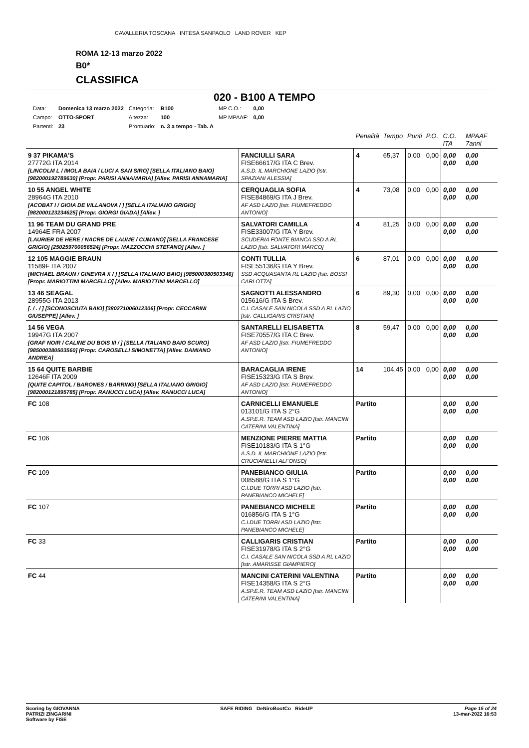CAVALLERIA TOSCANA INTESA SANPAOLO LAND ROVER KEP
ROMA 12-13 marzo 2022
B0*
CLASSIFICA
020 - B100 A TEMPO
| Data: | Domenica 13 marzo 2022 | Categoria: | B100 | MP C.O.: | 0,00 |
| Campo: | OTTO-SPORT | Altezza: | 100 | MP MPAAF: | 0,00 |
| Partenti: | 23 | Prontuario: | n. 3 a tempo - Tab. A | | |
| | | Penalità | Tempo | Punti | P.O. | C.O. ITA | MPAAF 7anni |
| 9 37 PIKAMA'S 27772G ITA 2014 [LINCOLM L / IMOLA BAIA / LUCI A SAN SIRO] [SELLA ITALIANO BAIO] [982000192789630] [Propr. PARISI ANNAMARIA] [Allev. PARISI ANNAMARIA] | FANCIULLI SARA FISE66617/G ITA C Brev. A.S.D. IL MARCHIONE LAZIO [Istr. SPAZIANI ALESSIA] | 4 | 65,37 | 0,00 | 0,00 | 0,00 0,00 | 0,00 0,00 |
| 10 55 ANGEL WHITE 28964G ITA 2010 [ACOBAT I / GIOIA DE VILLANOVA / ] [SELLA ITALIANO GRIGIO] [982000123234625] [Propr. GIORGI GIADA] [Allev. ] | CERQUAGLIA SOFIA FISE84869/G ITA J Brev. AF ASD LAZIO [Istr. FIUMEFREDDO ANTONIO] | 4 | 73,08 | 0,00 | 0,00 | 0,00 0,00 | 0,00 0,00 |
| 11 96 TEAM DU GRAND PRE 14964E FRA 2007 [LAURIER DE HERE / NACRE DE LAUME / CUMANO] [SELLA FRANCESE GRIGIO] [250259700056524] [Propr. MAZZOCCHI STEFANO] [Allev. ] | SALVATORI CAMILLA FISE33007/G ITA Y Brev. SCUDERIA FONTE BIANCA SSD A RL LAZIO [Istr. SALVATORI MARCO] | 4 | 81,25 | 0,00 | 0,00 | 0,00 0,00 | 0,00 0,00 |
| 12 105 MAGGIE BRAUN 11589F ITA 2007 [MICHAEL BRAUN / GINEVRA X / ] [SELLA ITALIANO BAIO] [985000380503346] [Propr. MARIOTTINI MARCELLO] [Allev. MARIOTTINI MARCELLO] | CONTI TULLIA FISE55136/G ITA Y Brev. SSD ACQUASANTA RL LAZIO [Istr. BOSSI CARLOTTA] | 6 | 87,01 | 0,00 | 0,00 | 0,00 0,00 | 0,00 0,00 |
| 13 46 SEAGAL 28955G ITA 2013 [. / . / ] [SCONOSCIUTA BAIO] [380271006012306] [Propr. CECCARINI GIUSEPPE] [Allev. ] | SAGNOTTI ALESSANDRO 015616/G ITA S Brev. C.I. CASALE SAN NICOLA SSD A RL LAZIO [Istr. CALLIGARIS CRISTIAN] | 6 | 89,30 | 0,00 | 0,00 | 0,00 0,00 | 0,00 0,00 |
| 14 56 VEGA 19947G ITA 2007 [GRAF NOIR / CALINE DU BOIS III / ] [SELLA ITALIANO BAIO SCURO] [985000380503560] [Propr. CAROSELLI SIMONETTA] [Allev. DAMIANO ANDREA] | SANTARELLI ELISABETTA FISE70557/G ITA C Brev. AF ASD LAZIO [Istr. FIUMEFREDDO ANTONIO] | 8 | 59,47 | 0,00 | 0,00 | 0,00 0,00 | 0,00 0,00 |
| 15 64 QUITE BARBIE 12646F ITA 2009 [QUITE CAPITOL / BARONES / BARRING] [SELLA ITALIANO GRIGIO] [982000121895785] [Propr. RANUCCI LUCA] [Allev. RANUCCI LUCA] | BARACAGLIA IRENE FISE15323/G ITA S Brev. AF ASD LAZIO [Istr. FIUMEFREDDO ANTONIO] | 14 | 104,45 | 0,00 | 0,00 | 0,00 0,00 | 0,00 0,00 |
| FC 108 | CARNICELLI EMANUELE 013101/G ITA S 2°G A.SP.E.R. TEAM ASD LAZIO [Istr. MANCINI CATERINI VALENTINA] | Partito | | | | 0,00 0,00 | 0,00 0,00 |
| FC 106 | MENZIONE PIERRE MATTIA FISE10183/G ITA S 1°G A.S.D. IL MARCHIONE LAZIO [Istr. CRUCIANELLI ALFONSO] | Partito | | | | 0,00 0,00 | 0,00 0,00 |
| FC 109 | PANEBIANCO GIULIA 008588/G ITA S 1°G C.I.DUE TORRI ASD LAZIO [Istr. PANEBIANCO MICHELE] | Partito | | | | 0,00 0,00 | 0,00 0,00 |
| FC 107 | PANEBIANCO MICHELE 016856/G ITA S 1°G C.I.DUE TORRI ASD LAZIO [Istr. PANEBIANCO MICHELE] | Partito | | | | 0,00 0,00 | 0,00 0,00 |
| FC 33 | CALLIGARIS CRISTIAN FISE31978/G ITA S 2°G C.I. CASALE SAN NICOLA SSD A RL LAZIO [Istr. AMARISSE GIAMPIERO] | Partito | | | | 0,00 0,00 | 0,00 0,00 |
| FC 44 | MANCINI CATERINI VALENTINA FISE14358/G ITA S 2°G A.SP.E.R. TEAM ASD LAZIO [Istr. MANCINI CATERINI VALENTINA] | Partito | | | | 0,00 0,00 | 0,00 0,00 |
Scoring by GIOVANNA
PATRIZI ZINGARINI
Software by FISE
SAFE RIDING DeNiroBootCo RideUP
Page 15 of 24
13-mar-2022 16:53